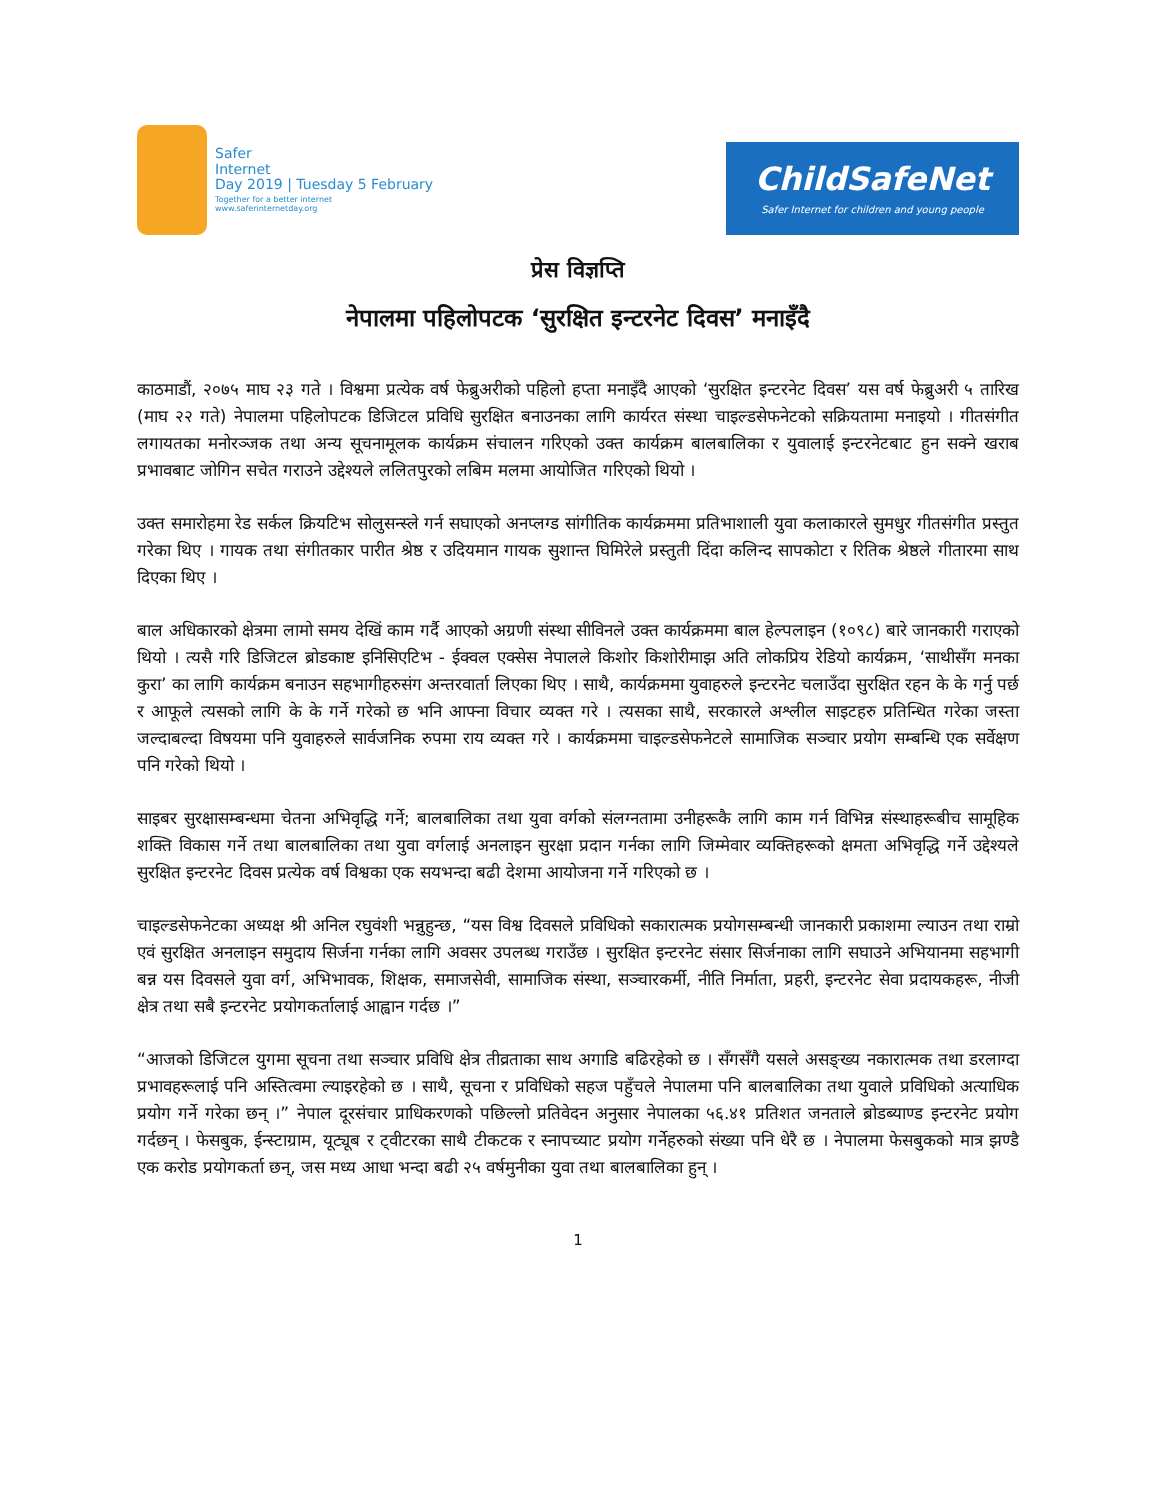Safer
Internet
Day 2019 | Tuesday 5 February
Together for a better internet
www.saferinternetday.org
ChildSafeNet
Safer Internet for children and young people
प्रेस विज्ञप्ति
नेपालमा पहिलोपटक ‘सुरक्षित इन्टरनेट दिवस’ मनाइँदै
काठमाडौं, २०७५ माघ २३ गते । विश्वमा प्रत्येक वर्ष फेब्रुअरीको पहिलो हप्ता मनाइँदै आएको ‘सुरक्षित इन्टरनेट दिवस’ यस वर्ष फेब्रुअरी ५ तारिख (माघ २२ गते) नेपालमा पहिलोपटक डिजिटल प्रविधि सुरक्षित बनाउनका लागि कार्यरत संस्था चाइल्डसेफनेटको सक्रियतामा मनाइयो । गीतसंगीत लगायतका मनोरञ्जक तथा अन्य सूचनामूलक कार्यक्रम संचालन गरिएको उक्त कार्यक्रम बालबालिका र युवालाई इन्टरनेटबाट हुन सक्ने खराब प्रभावबाट जोगिन सचेत गराउने उद्देश्यले ललितपुरको लबिम मलमा आयोजित गरिएको थियो ।
उक्त समारोहमा रेड सर्कल क्रियटिभ सोलुसन्स्ले गर्न सघाएको अनप्लग्ड सांगीतिक कार्यक्रममा प्रतिभाशाली युवा कलाकारले सुमधुर गीतसंगीत प्रस्तुत गरेका थिए । गायक तथा संगीतकार पारीत श्रेष्ठ र उदियमान गायक सुशान्त घिमिरेले प्रस्तुती दिंदा कलिन्द सापकोटा र रितिक श्रेष्ठले गीतारमा साथ दिएका थिए ।
बाल अधिकारको क्षेत्रमा लामो समय देखिं काम गर्दै आएको अग्रणी संस्था सीविनले उक्त कार्यक्रममा बाल हेल्पलाइन (१०९८) बारे जानकारी गराएको थियो । त्यसै गरि डिजिटल ब्रोडकाष्ट इनिसिएटिभ - ईक्वल एक्सेस नेपालले किशोर किशोरीमाझ अति लोकप्रिय रेडियो कार्यक्रम, ‘साथीसँग मनका कुरा’ का लागि कार्यक्रम बनाउन सहभागीहरुसंग अन्तरवार्ता लिएका थिए । साथै, कार्यक्रममा युवाहरुले इन्टरनेट चलाउँदा सुरक्षित रहन के के गर्नु पर्छ र आफूले त्यसको लागि के के गर्ने गरेको छ भनि आफ्ना विचार व्यक्त गरे । त्यसका साथै, सरकारले अश्लील साइटहरु प्रतिन्धित गरेका जस्ता जल्दाबल्दा विषयमा पनि युवाहरुले सार्वजनिक रुपमा राय व्यक्त गरे । कार्यक्रममा चाइल्डसेफनेटले सामाजिक सञ्चार प्रयोग सम्बन्धि एक सर्वेक्षण पनि गरेको थियो ।
साइबर सुरक्षासम्बन्धमा चेतना अभिवृद्धि गर्ने; बालबालिका तथा युवा वर्गको संलग्नतामा उनीहरूकै लागि काम गर्न विभिन्न संस्थाहरूबीच सामूहिक शक्ति विकास गर्ने तथा बालबालिका तथा युवा वर्गलाई अनलाइन सुरक्षा प्रदान गर्नका लागि जिम्मेवार व्यक्तिहरूको क्षमता अभिवृद्धि गर्ने उद्देश्यले सुरक्षित इन्टरनेट दिवस प्रत्येक वर्ष विश्वका एक सयभन्दा बढी देशमा आयोजना गर्ने गरिएको छ ।
चाइल्डसेफनेटका अध्यक्ष श्री अनिल रघुवंशी भन्नुहुन्छ, “यस विश्व दिवसले प्रविधिको सकारात्मक प्रयोगसम्बन्धी जानकारी प्रकाशमा ल्याउन तथा राम्रो एवं सुरक्षित अनलाइन समुदाय सिर्जना गर्नका लागि अवसर उपलब्ध गराउँछ । सुरक्षित इन्टरनेट संसार सिर्जनाका लागि सघाउने अभियानमा सहभागी बन्न यस दिवसले युवा वर्ग, अभिभावक, शिक्षक, समाजसेवी, सामाजिक संस्था, सञ्चारकर्मी, नीति निर्माता, प्रहरी, इन्टरनेट सेवा प्रदायकहरू, नीजी क्षेत्र तथा सबै इन्टरनेट प्रयोगकर्तालाई आह्वान गर्दछ ।”
“आजको डिजिटल युगमा सूचना तथा सञ्चार प्रविधि क्षेत्र तीव्रताका साथ अगाडि बढिरहेको छ । सँगसँगै यसले असङ्ख्य नकारात्मक तथा डरलाग्दा प्रभावहरूलाई पनि अस्तित्वमा ल्याइरहेको छ । साथै, सूचना र प्रविधिको सहज पहुँचले नेपालमा पनि बालबालिका तथा युवाले प्रविधिको अत्याधिक प्रयोग गर्ने गरेका छन् ।” नेपाल दूरसंचार प्राधिकरणको पछिल्लो प्रतिवेदन अनुसार नेपालका ५६.४१ प्रतिशत जनताले ब्रोडब्याण्ड इन्टरनेट प्रयोग गर्दछन् । फेसबुक, ईन्स्टाग्राम, यूट्यूब र ट्वीटरका साथै टीकटक र स्नापच्याट प्रयोग गर्नेहरुको संख्या पनि धेरै छ । नेपालमा फेसबुकको मात्र झण्डै एक करोड प्रयोगकर्ता छन्, जस मध्य आधा भन्दा बढी २५ वर्षमुनीका युवा तथा बालबालिका हुन् ।
1